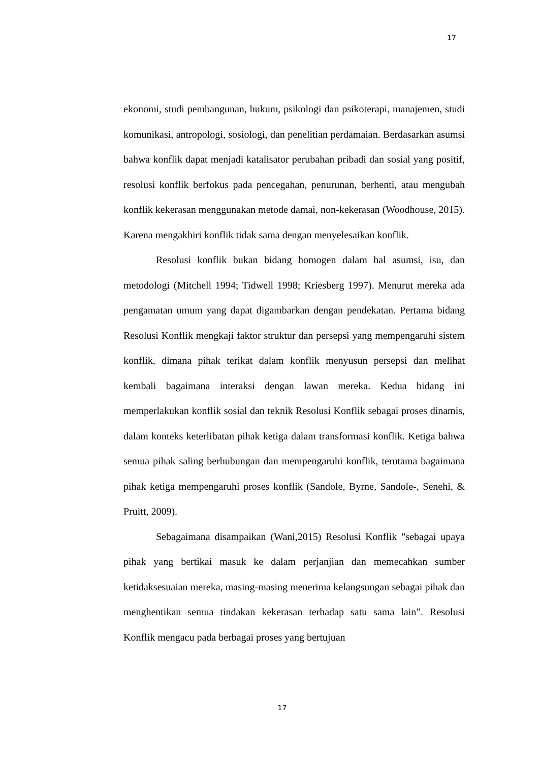17
ekonomi, studi pembangunan, hukum, psikologi dan psikoterapi, manajemen, studi komunikasi, antropologi, sosiologi, dan penelitian perdamaian. Berdasarkan asumsi bahwa konflik dapat menjadi katalisator perubahan pribadi dan sosial yang positif, resolusi konflik berfokus pada pencegahan, penurunan, berhenti, atau mengubah konflik kekerasan menggunakan metode damai, non-kekerasan (Woodhouse, 2015). Karena mengakhiri konflik tidak sama dengan menyelesaikan konflik.
Resolusi konflik bukan bidang homogen dalam hal asumsi, isu, dan metodologi (Mitchell 1994; Tidwell 1998; Kriesberg 1997). Menurut mereka ada pengamatan umum yang dapat digambarkan dengan pendekatan. Pertama bidang Resolusi Konflik mengkaji faktor struktur dan persepsi yang mempengaruhi sistem konflik, dimana pihak terikat dalam konflik menyusun persepsi dan melihat kembali bagaimana interaksi dengan lawan mereka. Kedua bidang ini memperlakukan konflik sosial dan teknik Resolusi Konflik sebagai proses dinamis, dalam konteks keterlibatan pihak ketiga dalam transformasi konflik. Ketiga bahwa semua pihak saling berhubungan dan mempengaruhi konflik, terutama bagaimana pihak ketiga mempengaruhi proses konflik (Sandole, Byrne, Sandole-, Senehi, & Pruitt, 2009).
Sebagaimana disampaikan (Wani,2015) Resolusi Konflik "sebagai upaya pihak yang bertikai masuk ke dalam perjanjian dan memecahkan sumber ketidaksesuaian mereka, masing-masing menerima kelangsungan sebagai pihak dan menghentikan semua tindakan kekerasan terhadap satu sama lain”. Resolusi Konflik mengacu pada berbagai proses yang bertujuan
17